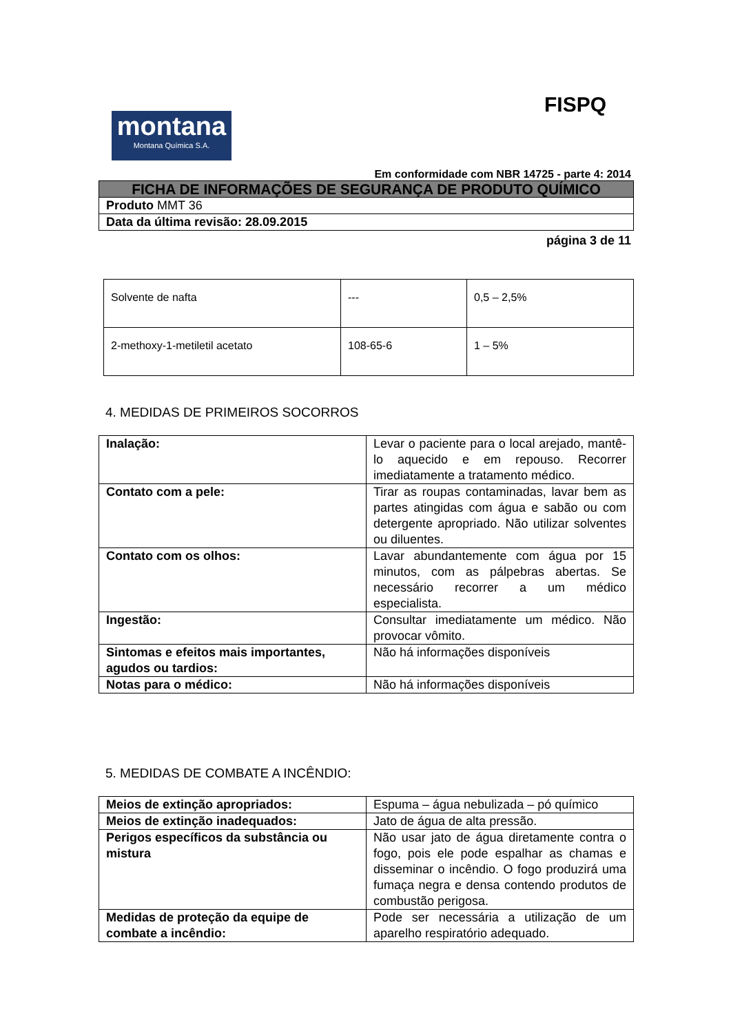FISPQ
montana
Montana Química S.A.
Em conformidade com NBR 14725 - parte 4: 2014
| FICHA DE INFORMAÇÕES DE SEGURANÇA DE PRODUTO QUÍMICO |
| Produto MMT 36 |
| Data da última revisão: 28.09.2015 |
página 3 de 11
| Solvente de nafta | --- | 0,5 – 2,5% |
| 2-methoxy-1-metiletil acetato | 108-65-6 | 1 – 5% |
4. MEDIDAS DE PRIMEIROS SOCORROS
| Inalação: | Levar o paciente para o local arejado, mantê-lo aquecido e em repouso. Recorrer imediatamente a tratamento médico. |
| Contato com a pele: | Tirar as roupas contaminadas, lavar bem as partes atingidas com água e sabão ou com detergente apropriado. Não utilizar solventes ou diluentes. |
| Contato com os olhos: | Lavar abundantemente com água por 15 minutos, com as pálpebras abertas. Se necessário recorrer a um médico especialista. |
| Ingestão: | Consultar imediatamente um médico. Não provocar vômito. |
| Sintomas e efeitos mais importantes, agudos ou tardios: | Não há informações disponíveis |
| Notas para o médico: | Não há informações disponíveis |
5. MEDIDAS DE COMBATE A INCÊNDIO:
| Meios de extinção apropriados: | Espuma – água nebulizada – pó químico |
| Meios de extinção inadequados: | Jato de água de alta pressão. |
| Perigos específicos da substância ou mistura | Não usar jato de água diretamente contra o fogo, pois ele pode espalhar as chamas e disseminar o incêndio. O fogo produzirá uma fumaça negra e densa contendo produtos de combustão perigosa. |
| Medidas de proteção da equipe de combate a incêndio: | Pode ser necessária a utilização de um aparelho respiratório adequado. |